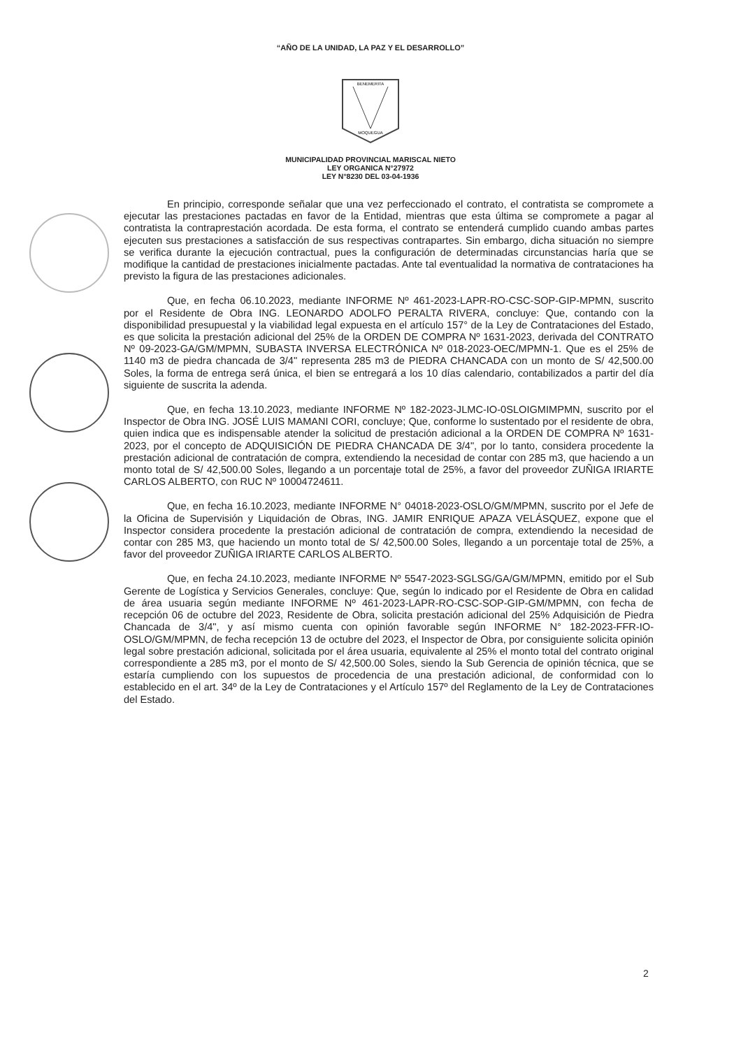“AÑO DE LA UNIDAD, LA PAZ Y EL DESARROLLO”
BENEMERITA
MOQUEGUA
MUNICIPALIDAD PROVINCIAL MARISCAL NIETO
LEY ORGANICA N°27972
LEY N°8230 DEL 03-04-1936
En principio, corresponde señalar que una vez perfeccionado el contrato, el contratista se compromete a ejecutar las prestaciones pactadas en favor de la Entidad, mientras que esta última se compromete a pagar al contratista la contraprestación acordada. De esta forma, el contrato se entenderá cumplido cuando ambas partes ejecuten sus prestaciones a satisfacción de sus respectivas contrapartes. Sin embargo, dicha situación no siempre se verifica durante la ejecución contractual, pues la configuración de determinadas circunstancias haría que se modifique la cantidad de prestaciones inicialmente pactadas. Ante tal eventualidad la normativa de contrataciones ha previsto la figura de las prestaciones adicionales.
Que, en fecha 06.10.2023, mediante INFORME Nº 461-2023-LAPR-RO-CSC-SOP-GIP-MPMN, suscrito por el Residente de Obra ING. LEONARDO ADOLFO PERALTA RIVERA, concluye: Que, contando con la disponibilidad presupuestal y la viabilidad legal expuesta en el artículo 157° de la Ley de Contrataciones del Estado, es que solicita la prestación adicional del 25% de la ORDEN DE COMPRA Nº 1631-2023, derivada del CONTRATO Nº 09-2023-GA/GM/MPMN, SUBASTA INVERSA ELECTRÓNICA Nº 018-2023-OEC/MPMN-1. Que es el 25% de 1140 m3 de piedra chancada de 3/4" representa 285 m3 de PIEDRA CHANCADA con un monto de S/ 42,500.00 Soles, la forma de entrega será única, el bien se entregará a los 10 días calendario, contabilizados a partir del día siguiente de suscrita la adenda.
Que, en fecha 13.10.2023, mediante INFORME Nº 182-2023-JLMC-IO-0SLOIGMIMPMN, suscrito por el Inspector de Obra ING. JOSÉ LUIS MAMANI CORI, concluye; Que, conforme lo sustentado por el residente de obra, quien indica que es indispensable atender la solicitud de prestación adicional a la ORDEN DE COMPRA Nº 1631-2023, por el concepto de ADQUISICIÓN DE PIEDRA CHANCADA DE 3/4", por lo tanto, considera procedente la prestación adicional de contratación de compra, extendiendo la necesidad de contar con 285 m3, que haciendo a un monto total de S/ 42,500.00 Soles, llegando a un porcentaje total de 25%, a favor del proveedor ZUÑIGA IRIARTE CARLOS ALBERTO, con RUC Nº 10004724611.
Que, en fecha 16.10.2023, mediante INFORME N° 04018-2023-OSLO/GM/MPMN, suscrito por el Jefe de la Oficina de Supervisión y Liquidación de Obras, ING. JAMIR ENRIQUE APAZA VELÁSQUEZ, expone que el Inspector considera procedente la prestación adicional de contratación de compra, extendiendo la necesidad de contar con 285 M3, que haciendo un monto total de S/ 42,500.00 Soles, llegando a un porcentaje total de 25%, a favor del proveedor ZUÑIGA IRIARTE CARLOS ALBERTO.
Que, en fecha 24.10.2023, mediante INFORME Nº 5547-2023-SGLSG/GA/GM/MPMN, emitido por el Sub Gerente de Logística y Servicios Generales, concluye: Que, según lo indicado por el Residente de Obra en calidad de área usuaria según mediante INFORME Nº 461-2023-LAPR-RO-CSC-SOP-GIP-GM/MPMN, con fecha de recepción 06 de octubre del 2023, Residente de Obra, solicita prestación adicional del 25% Adquisición de Piedra Chancada de 3/4", y así mismo cuenta con opinión favorable según INFORME N° 182-2023-FFR-IO-OSLO/GM/MPMN, de fecha recepción 13 de octubre del 2023, el Inspector de Obra, por consiguiente solicita opinión legal sobre prestación adicional, solicitada por el área usuaria, equivalente al 25% el monto total del contrato original correspondiente a 285 m3, por el monto de S/ 42,500.00 Soles, siendo la Sub Gerencia de opinión técnica, que se estaría cumpliendo con los supuestos de procedencia de una prestación adicional, de conformidad con lo establecido en el art. 34º de la Ley de Contrataciones y el Artículo 157º del Reglamento de la Ley de Contrataciones del Estado.
2